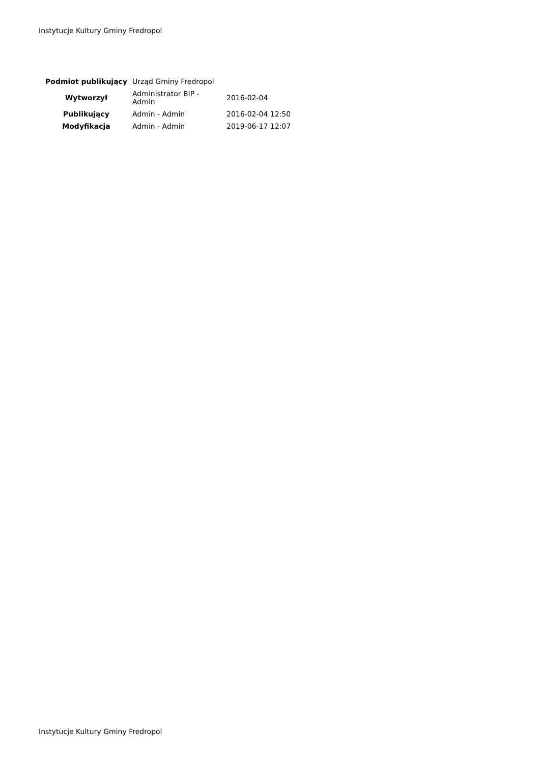Instytucje Kultury Gminy Fredropol
| Podmiot publikujący | Urząd Gminy Fredropol | |
| Wytworzył | Administrator BIP - Admin | 2016-02-04 |
| Publikujący | Admin - Admin | 2016-02-04 12:50 |
| Modyfikacja | Admin - Admin | 2019-06-17 12:07 |
Instytucje Kultury Gminy Fredropol